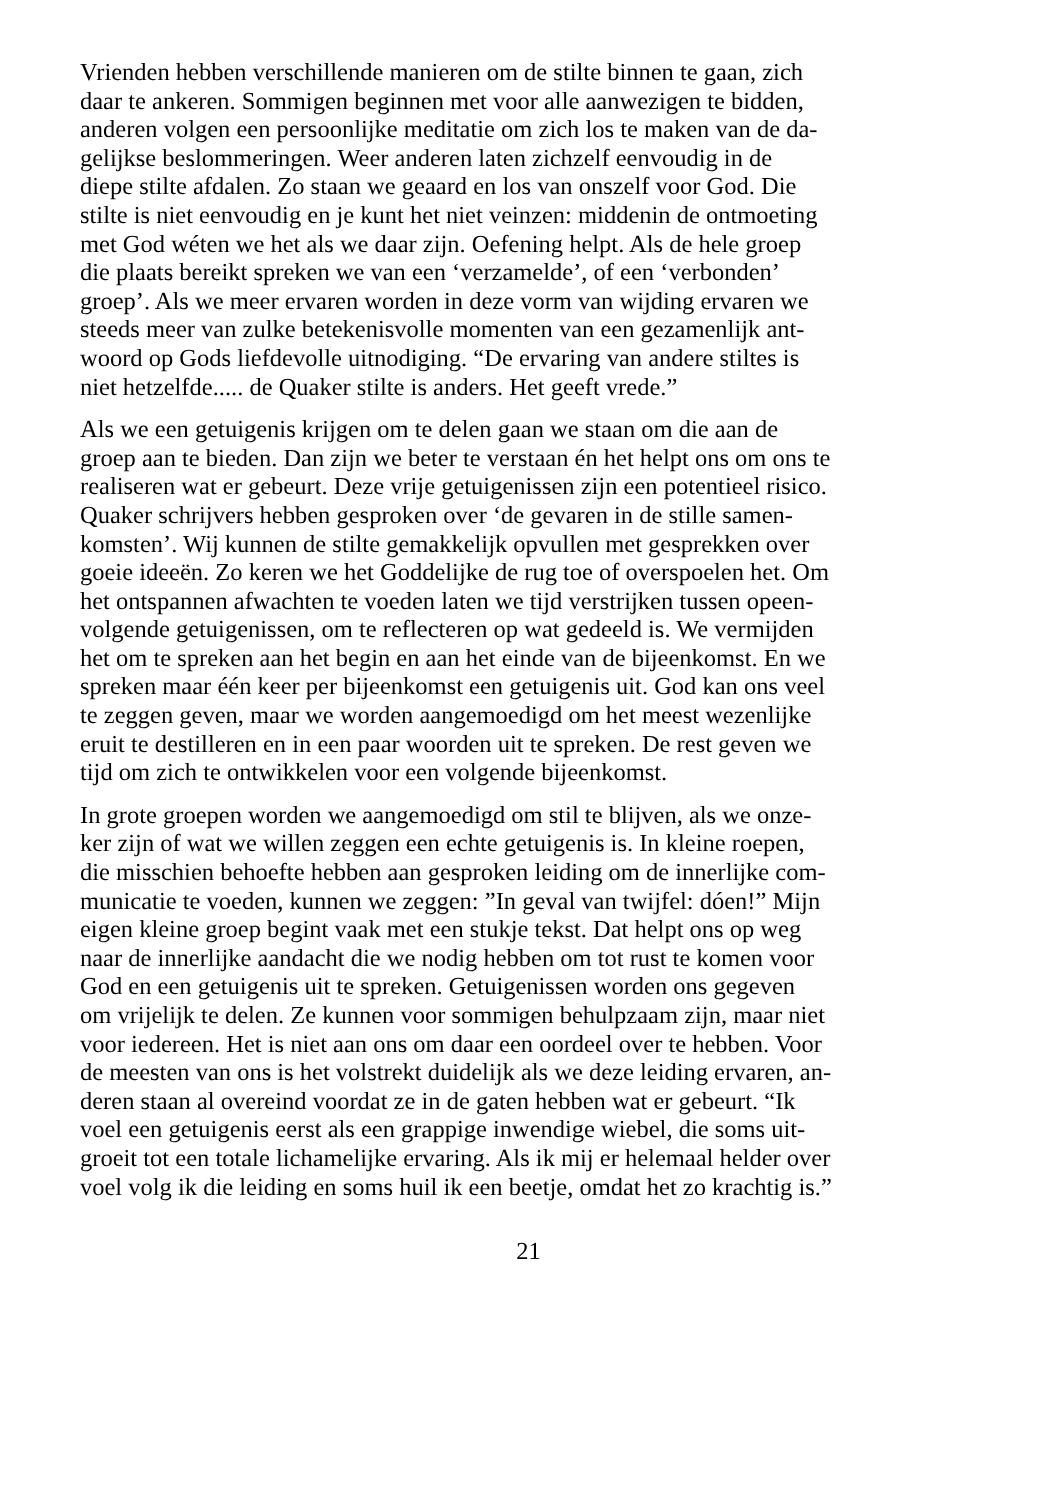Vrienden hebben verschillende manieren om de stilte binnen te gaan, zich
daar te ankeren. Sommigen beginnen met voor alle aanwezigen te bidden,
anderen volgen een persoonlijke meditatie om zich los te maken van de da-
gelijkse beslommeringen. Weer anderen laten zichzelf eenvoudig in de
diepe stilte afdalen. Zo staan we geaard en los van onszelf voor God. Die
stilte is niet eenvoudig en je kunt het niet veinzen: middenin de ontmoeting
met God wéten we het als we daar zijn. Oefening helpt. Als de hele groep
die plaats bereikt spreken we van een ‘verzamelde’, of een ‘verbonden’
groep’. Als we meer ervaren worden in deze vorm van wijding ervaren we
steeds meer van zulke betekenisvolle momenten van een gezamenlijk ant-
woord op Gods liefdevolle uitnodiging. “De ervaring van andere stiltes is
niet hetzelfde..... de Quaker stilte is anders. Het geeft vrede.”
Als we een getuigenis krijgen om te delen gaan we staan om die aan de
groep aan te bieden. Dan zijn we beter te verstaan én het helpt ons om ons te
realiseren wat er gebeurt. Deze vrije getuigenissen zijn een potentieel risico.
Quaker schrijvers hebben gesproken over ‘de gevaren in de stille samen-
komsten’. Wij kunnen de stilte gemakkelijk opvullen met gesprekken over
goeie ideeën. Zo keren we het Goddelijke de rug toe of overspoelen het. Om
het ontspannen afwachten te voeden laten we tijd verstrijken tussen opeen-
volgende getuigenissen, om te reflecteren op wat gedeeld is. We vermijden
het om te spreken aan het begin en aan het einde van de bijeenkomst. En we
spreken maar één keer per bijeenkomst een getuigenis uit. God kan ons veel
te zeggen geven, maar we worden aangemoedigd om het meest wezenlijke
eruit te destilleren en in een paar woorden uit te spreken. De rest geven we
tijd om zich te ontwikkelen voor een volgende bijeenkomst.
In grote groepen worden we aangemoedigd om stil te blijven, als we onze-
ker zijn of wat we willen zeggen een echte getuigenis is. In kleine roepen,
die misschien behoefte hebben aan gesproken leiding om de innerlijke com-
municatie te voeden, kunnen we zeggen: ”In geval van twijfel: dóen!” Mijn
eigen kleine groep begint vaak met een stukje tekst. Dat helpt ons op weg
naar de innerlijke aandacht die we nodig hebben om tot rust te komen voor
God en een getuigenis uit te spreken. Getuigenissen worden ons gegeven
om vrijelijk te delen. Ze kunnen voor sommigen behulpzaam zijn, maar niet
voor iedereen. Het is niet aan ons om daar een oordeel over te hebben. Voor
de meesten van ons is het volstrekt duidelijk als we deze leiding ervaren, an-
deren staan al overeind voordat ze in de gaten hebben wat er gebeurt. “Ik
voel een getuigenis eerst als een grappige inwendige wiebel, die soms uit-
groeit tot een totale lichamelijke ervaring. Als ik mij er helemaal helder over
voel volg ik die leiding en soms huil ik een beetje, omdat het zo krachtig is.”
21